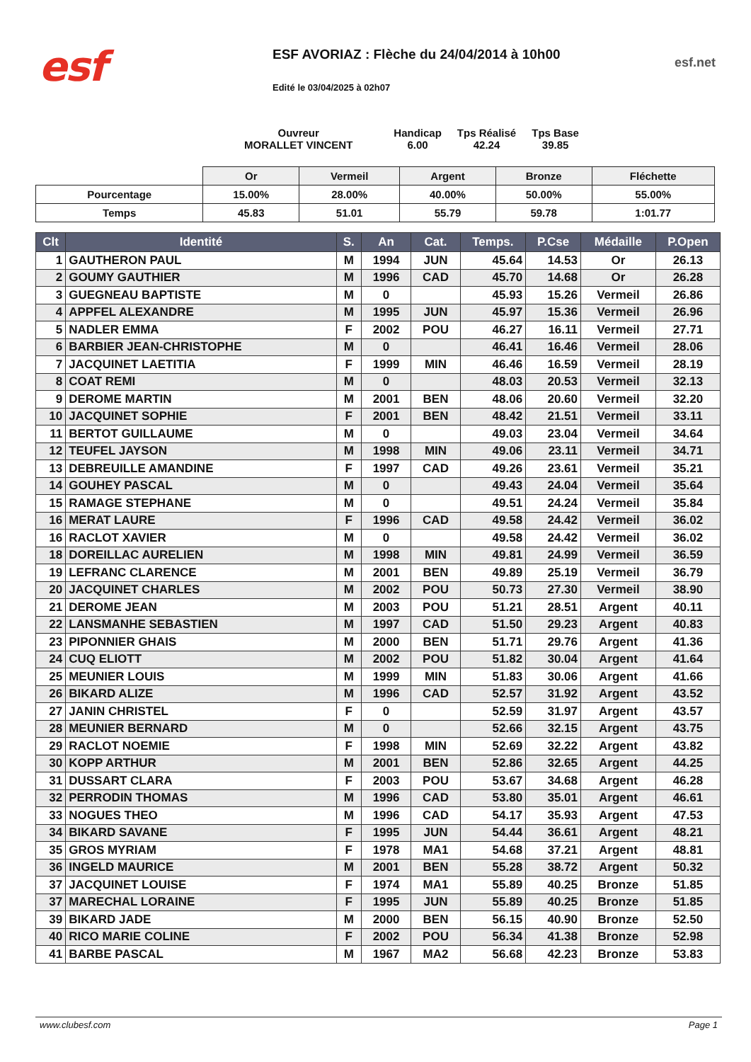esf
ESF AVORIAZ : Flèche du 24/04/2014 à 10h00
Edité le 03/04/2025 à 02h07
esf.net
Ouvreur
MORALLET VINCENT
Handicap
6.00
Tps Réalisé
42.24
Tps Base
39.85
| | Or | Vermeil | Argent | Bronze | Fléchette |
| Pourcentage | 15.00% | 28.00% | 40.00% | 50.00% | 55.00% |
| Temps | 45.83 | 51.01 | 55.79 | 59.78 | 1:01.77 |
| Clt | Identité | S. | An | Cat. | Temps. | P.Cse | Médaille | P.Open |
| --- | --- | --- | --- | --- | --- | --- | --- | --- |
| 1 | GAUTHERON PAUL | M | 1994 | JUN | 45.64 | 14.53 | Or | 26.13 |
| 2 | GOUMY GAUTHIER | M | 1996 | CAD | 45.70 | 14.68 | Or | 26.28 |
| 3 | GUEGNEAU BAPTISTE | M | 0 | | 45.93 | 15.26 | Vermeil | 26.86 |
| 4 | APPFEL ALEXANDRE | M | 1995 | JUN | 45.97 | 15.36 | Vermeil | 26.96 |
| 5 | NADLER EMMA | F | 2002 | POU | 46.27 | 16.11 | Vermeil | 27.71 |
| 6 | BARBIER JEAN-CHRISTOPHE | M | 0 | | 46.41 | 16.46 | Vermeil | 28.06 |
| 7 | JACQUINET LAETITIA | F | 1999 | MIN | 46.46 | 16.59 | Vermeil | 28.19 |
| 8 | COAT REMI | M | 0 | | 48.03 | 20.53 | Vermeil | 32.13 |
| 9 | DEROME MARTIN | M | 2001 | BEN | 48.06 | 20.60 | Vermeil | 32.20 |
| 10 | JACQUINET SOPHIE | F | 2001 | BEN | 48.42 | 21.51 | Vermeil | 33.11 |
| 11 | BERTOT GUILLAUME | M | 0 | | 49.03 | 23.04 | Vermeil | 34.64 |
| 12 | TEUFEL JAYSON | M | 1998 | MIN | 49.06 | 23.11 | Vermeil | 34.71 |
| 13 | DEBREUILLE AMANDINE | F | 1997 | CAD | 49.26 | 23.61 | Vermeil | 35.21 |
| 14 | GOUHEY PASCAL | M | 0 | | 49.43 | 24.04 | Vermeil | 35.64 |
| 15 | RAMAGE STEPHANE | M | 0 | | 49.51 | 24.24 | Vermeil | 35.84 |
| 16 | MERAT LAURE | F | 1996 | CAD | 49.58 | 24.42 | Vermeil | 36.02 |
| 16 | RACLOT XAVIER | M | 0 | | 49.58 | 24.42 | Vermeil | 36.02 |
| 18 | DOREILLAC AURELIEN | M | 1998 | MIN | 49.81 | 24.99 | Vermeil | 36.59 |
| 19 | LEFRANC CLARENCE | M | 2001 | BEN | 49.89 | 25.19 | Vermeil | 36.79 |
| 20 | JACQUINET CHARLES | M | 2002 | POU | 50.73 | 27.30 | Vermeil | 38.90 |
| 21 | DEROME JEAN | M | 2003 | POU | 51.21 | 28.51 | Argent | 40.11 |
| 22 | LANSMANHE SEBASTIEN | M | 1997 | CAD | 51.50 | 29.23 | Argent | 40.83 |
| 23 | PIPONNIER GHAIS | M | 2000 | BEN | 51.71 | 29.76 | Argent | 41.36 |
| 24 | CUQ ELIOTT | M | 2002 | POU | 51.82 | 30.04 | Argent | 41.64 |
| 25 | MEUNIER LOUIS | M | 1999 | MIN | 51.83 | 30.06 | Argent | 41.66 |
| 26 | BIKARD ALIZE | M | 1996 | CAD | 52.57 | 31.92 | Argent | 43.52 |
| 27 | JANIN CHRISTEL | F | 0 | | 52.59 | 31.97 | Argent | 43.57 |
| 28 | MEUNIER BERNARD | M | 0 | | 52.66 | 32.15 | Argent | 43.75 |
| 29 | RACLOT NOEMIE | F | 1998 | MIN | 52.69 | 32.22 | Argent | 43.82 |
| 30 | KOPP ARTHUR | M | 2001 | BEN | 52.86 | 32.65 | Argent | 44.25 |
| 31 | DUSSART CLARA | F | 2003 | POU | 53.67 | 34.68 | Argent | 46.28 |
| 32 | PERRODIN THOMAS | M | 1996 | CAD | 53.80 | 35.01 | Argent | 46.61 |
| 33 | NOGUES THEO | M | 1996 | CAD | 54.17 | 35.93 | Argent | 47.53 |
| 34 | BIKARD SAVANE | F | 1995 | JUN | 54.44 | 36.61 | Argent | 48.21 |
| 35 | GROS MYRIAM | F | 1978 | MA1 | 54.68 | 37.21 | Argent | 48.81 |
| 36 | INGELD MAURICE | M | 2001 | BEN | 55.28 | 38.72 | Argent | 50.32 |
| 37 | JACQUINET LOUISE | F | 1974 | MA1 | 55.89 | 40.25 | Bronze | 51.85 |
| 37 | MARECHAL LORAINE | F | 1995 | JUN | 55.89 | 40.25 | Bronze | 51.85 |
| 39 | BIKARD JADE | M | 2000 | BEN | 56.15 | 40.90 | Bronze | 52.50 |
| 40 | RICO MARIE COLINE | F | 2002 | POU | 56.34 | 41.38 | Bronze | 52.98 |
| 41 | BARBE PASCAL | M | 1967 | MA2 | 56.68 | 42.23 | Bronze | 53.83 |
www.clubesf.com Page 1